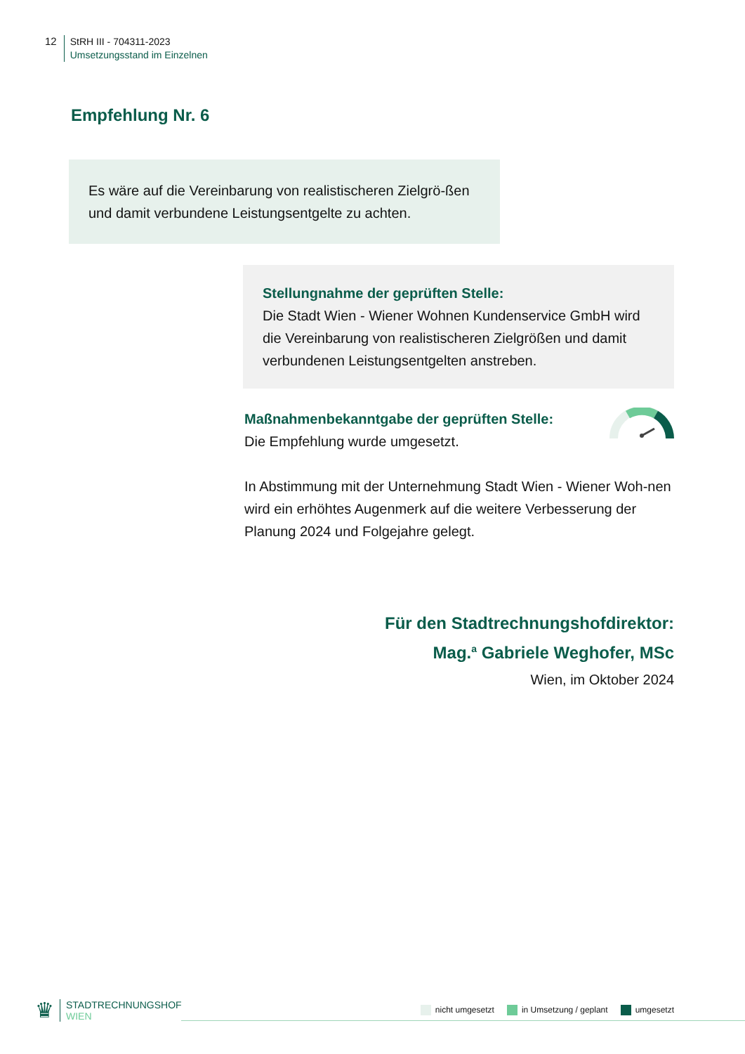12
StRH III - 704311-2023
Umsetzungsstand im Einzelnen
Empfehlung Nr. 6
Es wäre auf die Vereinbarung von realistischeren Zielgrö-ßen und damit verbundene Leistungsentgelte zu achten.
Stellungnahme der geprüften Stelle:
Die Stadt Wien - Wiener Wohnen Kundenservice GmbH wird die Vereinbarung von realistischeren Zielgrößen und damit verbundenen Leistungsentgelten anstreben.
Maßnahmenbekanntgabe der geprüften Stelle:
Die Empfehlung wurde umgesetzt.
In Abstimmung mit der Unternehmung Stadt Wien - Wiener Woh-nen wird ein erhöhtes Augenmerk auf die weitere Verbesserung der Planung 2024 und Folgejahre gelegt.
Für den Stadtrechnungshofdirektor:
Mag.<sup>a</sup> Gabriele Weghofer, MSc
Wien, im Oktober 2024
♛
STADTRECHNUNGSHOF
WIEN
nicht umgesetzt in Umsetzung / geplant umgesetzt